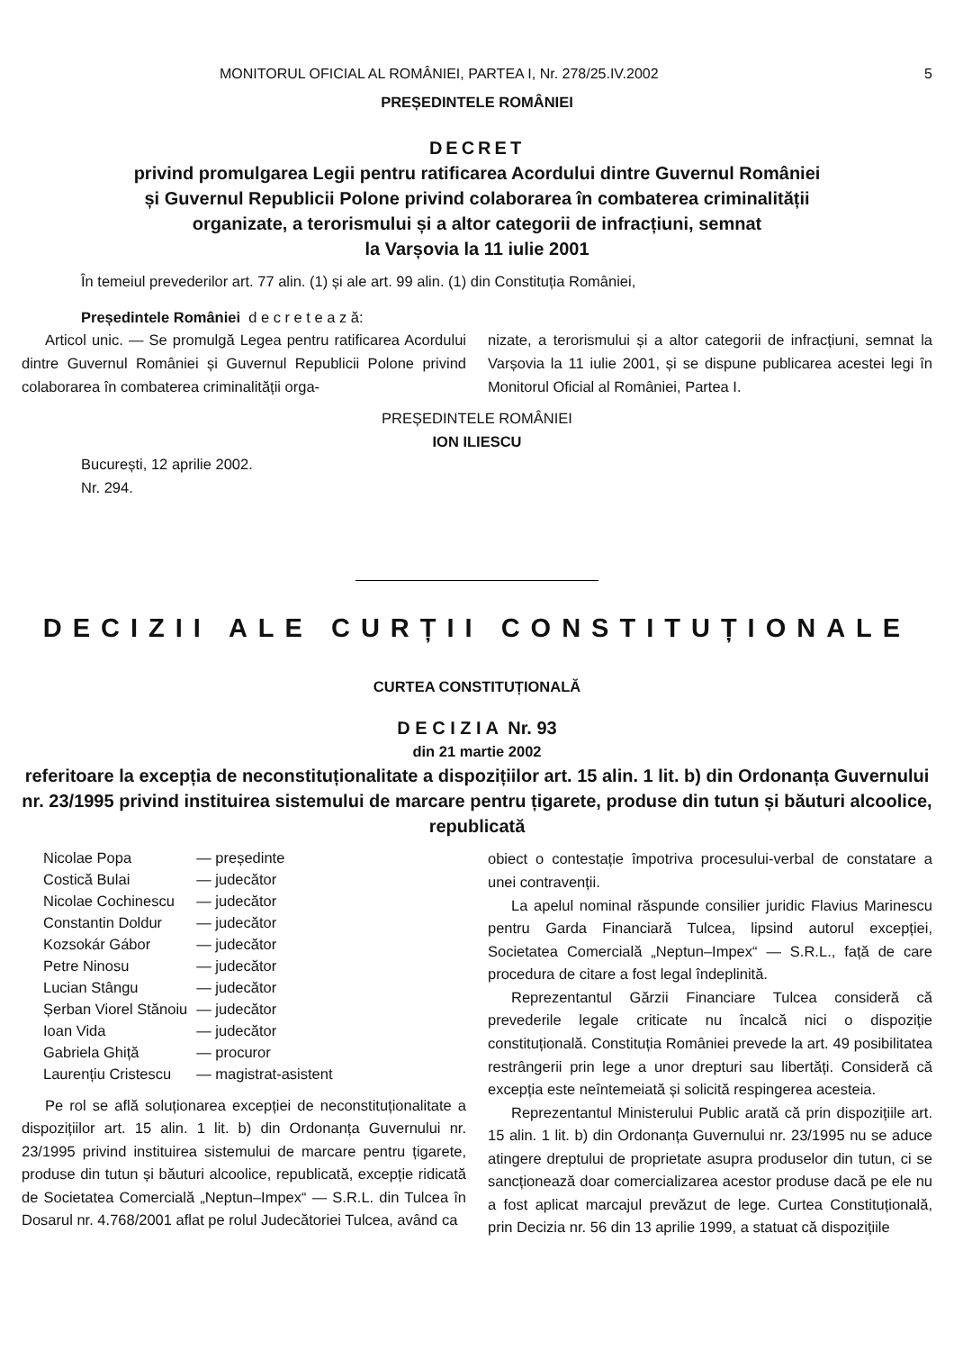MONITORUL OFICIAL AL ROMÂNIEI, PARTEA I, Nr. 278/25.IV.2002 5
PREȘEDINTELE ROMÂNIEI
DECRET
privind promulgarea Legii pentru ratificarea Acordului dintre Guvernul României
și Guvernul Republicii Polone privind colaborarea în combaterea criminalității
organizate, a terorismului și a altor categorii de infracțiuni, semnat
la Varșovia la 11 iulie 2001
În temeiul prevederilor art. 77 alin. (1) și ale art. 99 alin. (1) din Constituția României,
Președintele României d e c r e t e a z ă:
Articol unic. — Se promulgă Legea pentru ratificarea Acordului dintre Guvernul României și Guvernul Republicii Polone privind colaborarea în combaterea criminalității orga-
nizate, a terorismului și a altor categorii de infracțiuni, semnat la Varșovia la 11 iulie 2001, și se dispune publicarea acestei legi în Monitorul Oficial al României, Partea I.
PREȘEDINTELE ROMÂNIEI
ION ILIESCU
București, 12 aprilie 2002.
Nr. 294.
DECIZII ALE CURȚII CONSTITUȚIONALE
CURTEA CONSTITUȚIONALĂ
D E C I Z I A Nr. 93
din 21 martie 2002
referitoare la excepția de neconstituționalitate a dispozițiilor art. 15 alin. 1 lit. b) din Ordonanța Guvernului nr. 23/1995 privind instituirea sistemului de marcare pentru țigarete, produse din tutun și băuturi alcoolice, republicată
| Nicolae Popa | — președinte |
| Costică Bulai | — judecător |
| Nicolae Cochinescu | — judecător |
| Constantin Doldur | — judecător |
| Kozsokár Gábor | — judecător |
| Petre Ninosu | — judecător |
| Lucian Stângu | — judecător |
| Șerban Viorel Stănoiu | — judecător |
| Ioan Vida | — judecător |
| Gabriela Ghiță | — procuror |
| Laurențiu Cristescu | — magistrat-asistent |
Pe rol se află soluționarea excepției de neconstituționalitate a dispozițiilor art. 15 alin. 1 lit. b) din Ordonanța Guvernului nr. 23/1995 privind instituirea sistemului de marcare pentru țigarete, produse din tutun și băuturi alcoolice, republicată, excepție ridicată de Societatea Comercială „Neptun–Impex“ — S.R.L. din Tulcea în Dosarul nr. 4.768/2001 aflat pe rolul Judecătoriei Tulcea, având ca
obiect o contestație împotriva procesului-verbal de constatare a unei contravenții.
La apelul nominal răspunde consilier juridic Flavius Marinescu pentru Garda Financiară Tulcea, lipsind autorul excepției, Societatea Comercială „Neptun–Impex“ — S.R.L., față de care procedura de citare a fost legal îndeplinită.
Reprezentantul Gărzii Financiare Tulcea consideră că prevederile legale criticate nu încalcă nici o dispoziție constituțională. Constituția României prevede la art. 49 posibilitatea restrângerii prin lege a unor drepturi sau libertăți. Consideră că excepția este neîntemeiată și solicită respingerea acesteia.
Reprezentantul Ministerului Public arată că prin dispozițiile art. 15 alin. 1 lit. b) din Ordonanța Guvernului nr. 23/1995 nu se aduce atingere dreptului de proprietate asupra produselor din tutun, ci se sancționează doar comercializarea acestor produse dacă pe ele nu a fost aplicat marcajul prevăzut de lege. Curtea Constituțională, prin Decizia nr. 56 din 13 aprilie 1999, a statuat că dispozițiile